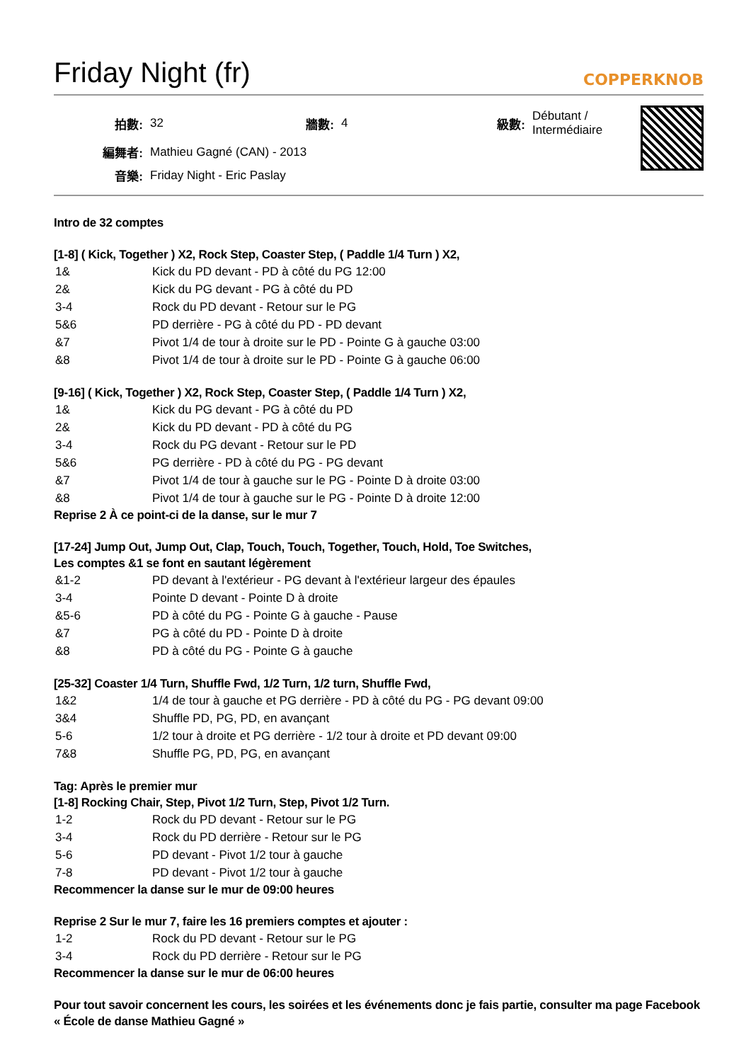Friday Night (fr)
COPPERKNOB
| 拍數: | 32 | 牆數: | 4 | 級數: | Débutant / Intermédiaire |
| 編舞者: | Mathieu Gagné (CAN) - 2013 | | | | |
| 音樂: | Friday Night - Eric Paslay | | | | |
Intro de 32 comptes
[1-8] ( Kick, Together ) X2, Rock Step, Coaster Step, ( Paddle 1/4 Turn ) X2,
| 1& | Kick du PD devant - PD à côté du PG 12:00 |
| 2& | Kick du PG devant - PG à côté du PD |
| 3-4 | Rock du PD devant - Retour sur le PG |
| 5&6 | PD derrière - PG à côté du PD - PD devant |
| &7 | Pivot 1/4 de tour à droite sur le PD - Pointe G à gauche 03:00 |
| &8 | Pivot 1/4 de tour à droite sur le PD - Pointe G à gauche 06:00 |
[9-16] ( Kick, Together ) X2, Rock Step, Coaster Step, ( Paddle 1/4 Turn ) X2,
| 1& | Kick du PG devant - PG à côté du PD |
| 2& | Kick du PD devant - PD à côté du PG |
| 3-4 | Rock du PG devant - Retour sur le PD |
| 5&6 | PG derrière - PD à côté du PG - PG devant |
| &7 | Pivot 1/4 de tour à gauche sur le PG - Pointe D à droite 03:00 |
| &8 | Pivot 1/4 de tour à gauche sur le PG - Pointe D à droite 12:00 |
Reprise 2 À ce point-ci de la danse, sur le mur 7
[17-24] Jump Out, Jump Out, Clap, Touch, Touch, Together, Touch, Hold, Toe Switches,
Les comptes &1 se font en sautant légèrement
| &1-2 | PD devant à l'extérieur - PG devant à l'extérieur largeur des épaules |
| 3-4 | Pointe D devant - Pointe D à droite |
| &5-6 | PD à côté du PG - Pointe G à gauche - Pause |
| &7 | PG à côté du PD - Pointe D à droite |
| &8 | PD à côté du PG - Pointe G à gauche |
[25-32] Coaster 1/4 Turn, Shuffle Fwd, 1/2 Turn, 1/2 turn, Shuffle Fwd,
| 1&2 | 1/4 de tour à gauche et PG derrière - PD à côté du PG - PG devant 09:00 |
| 3&4 | Shuffle PD, PG, PD, en avançant |
| 5-6 | 1/2 tour à droite et PG derrière - 1/2 tour à droite et PD devant 09:00 |
| 7&8 | Shuffle PG, PD, PG, en avançant |
Tag: Après le premier mur
[1-8] Rocking Chair, Step, Pivot 1/2 Turn, Step, Pivot 1/2 Turn.
| 1-2 | Rock du PD devant - Retour sur le PG |
| 3-4 | Rock du PD derrière - Retour sur le PG |
| 5-6 | PD devant - Pivot 1/2 tour à gauche |
| 7-8 | PD devant - Pivot 1/2 tour à gauche |
Recommencer la danse sur le mur de 09:00 heures
Reprise 2 Sur le mur 7, faire les 16 premiers comptes et ajouter :
| 1-2 | Rock du PD devant - Retour sur le PG |
| 3-4 | Rock du PD derrière - Retour sur le PG |
Recommencer la danse sur le mur de 06:00 heures
Pour tout savoir concernent les cours, les soirées et les événements donc je fais partie, consulter ma page Facebook « École de danse Mathieu Gagné »